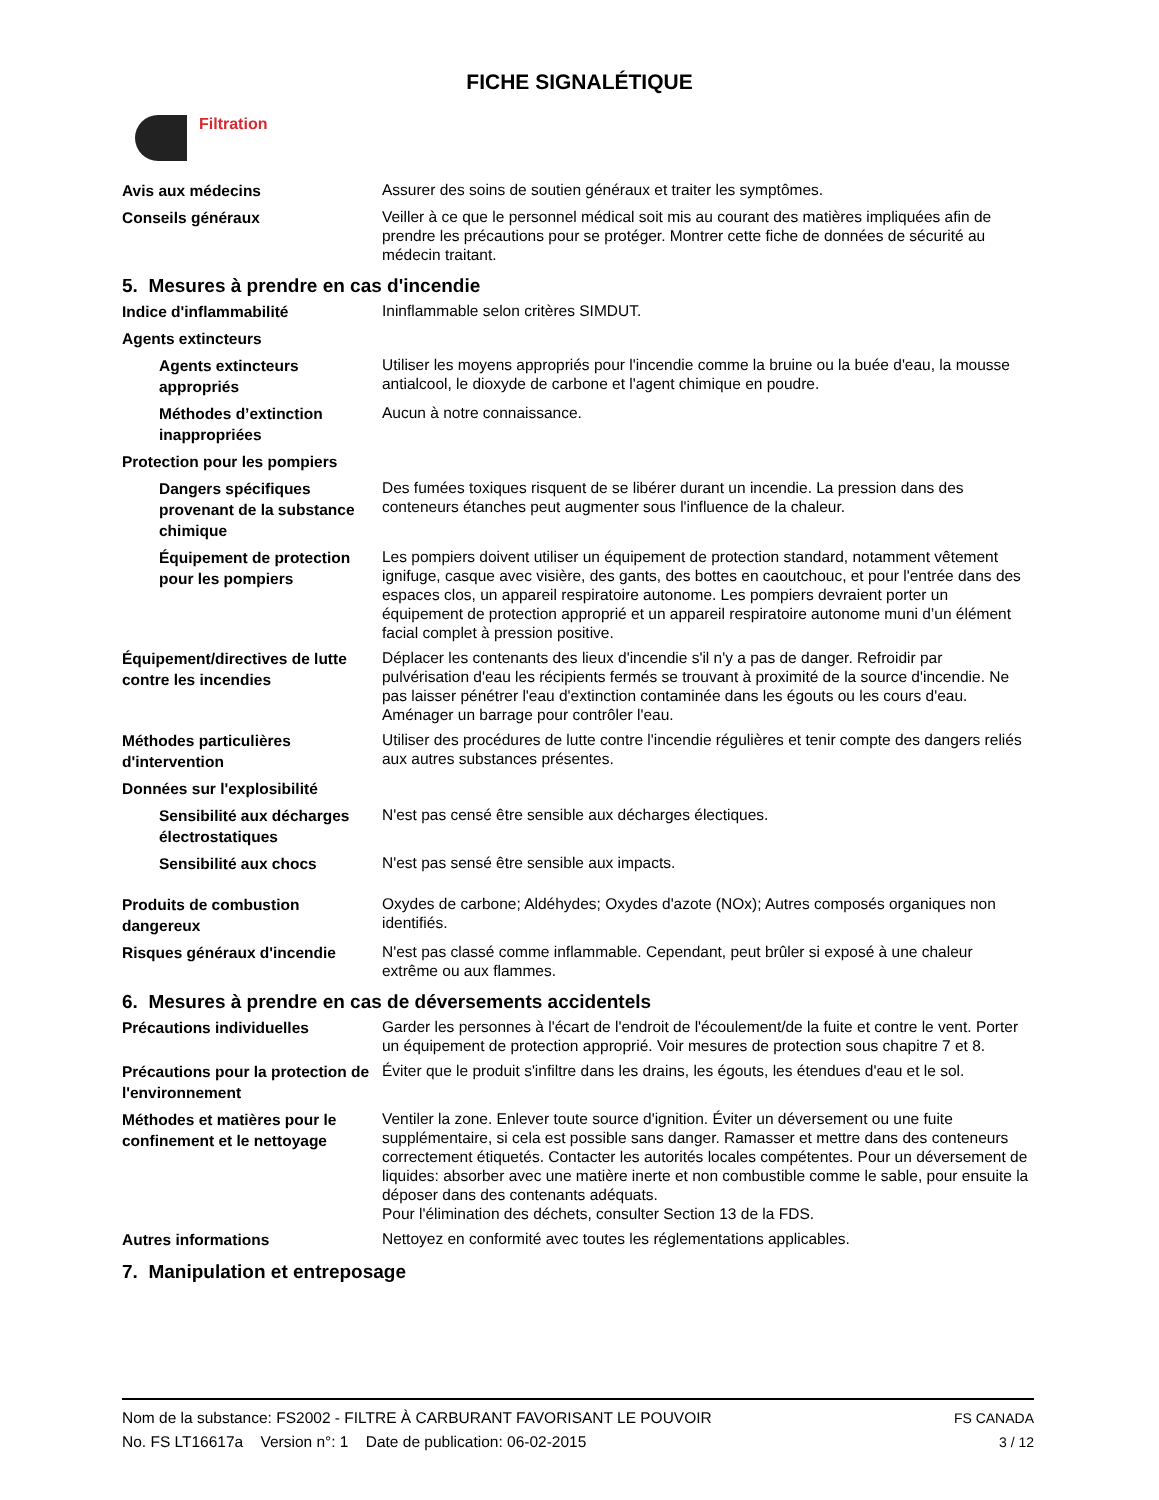FICHE SIGNALÉTIQUE
Filtration
Avis aux médecins
Assurer des soins de soutien généraux et traiter les symptômes.
Conseils généraux
Veiller à ce que le personnel médical soit mis au courant des matières impliquées afin de prendre les précautions pour se protéger. Montrer cette fiche de données de sécurité au médecin traitant.
5. Mesures à prendre en cas d'incendie
Indice d'inflammabilité
Ininflammable selon critères SIMDUT.
Agents extincteurs
Agents extincteurs appropriés
Utiliser les moyens appropriés pour l'incendie comme la bruine ou la buée d'eau, la mousse antialcool, le dioxyde de carbone et l'agent chimique en poudre.
Méthodes d’extinction inappropriées
Aucun à notre connaissance.
Protection pour les pompiers
Dangers spécifiques provenant de la substance chimique
Des fumées toxiques risquent de se libérer durant un incendie. La pression dans des conteneurs étanches peut augmenter sous l'influence de la chaleur.
Équipement de protection pour les pompiers
Les pompiers doivent utiliser un équipement de protection standard, notamment vêtement ignifuge, casque avec visière, des gants, des bottes en caoutchouc, et pour l'entrée dans des espaces clos, un appareil respiratoire autonome. Les pompiers devraient porter un équipement de protection approprié et un appareil respiratoire autonome muni d’un élément facial complet à pression positive.
Équipement/directives de lutte contre les incendies
Déplacer les contenants des lieux d'incendie s'il n'y a pas de danger. Refroidir par pulvérisation d'eau les récipients fermés se trouvant à proximité de la source d'incendie. Ne pas laisser pénétrer l'eau d'extinction contaminée dans les égouts ou les cours d'eau. Aménager un barrage pour contrôler l'eau.
Méthodes particulières d'intervention
Utiliser des procédures de lutte contre l'incendie régulières et tenir compte des dangers reliés aux autres substances présentes.
Données sur l'explosibilité
Sensibilité aux décharges électrostatiques
N'est pas censé être sensible aux décharges électiques.
Sensibilité aux chocs
N'est pas sensé être sensible aux impacts.
Produits de combustion dangereux
Oxydes de carbone; Aldéhydes; Oxydes d'azote (NOx); Autres composés organiques non identifiés.
Risques généraux d'incendie
N'est pas classé comme inflammable. Cependant, peut brûler si exposé à une chaleur extrême ou aux flammes.
6. Mesures à prendre en cas de déversements accidentels
Précautions individuelles
Garder les personnes à l'écart de l'endroit de l'écoulement/de la fuite et contre le vent. Porter un équipement de protection approprié. Voir mesures de protection sous chapitre 7 et 8.
Précautions pour la protection de l'environnement
Éviter que le produit s'infiltre dans les drains, les égouts, les étendues d'eau et le sol.
Méthodes et matières pour le confinement et le nettoyage
Ventiler la zone. Enlever toute source d'ignition. Éviter un déversement ou une fuite supplémentaire, si cela est possible sans danger. Ramasser et mettre dans des conteneurs correctement étiquetés. Contacter les autorités locales compétentes. Pour un déversement de liquides: absorber avec une matière inerte et non combustible comme le sable, pour ensuite la déposer dans des contenants adéquats.
Pour l'élimination des déchets, consulter Section 13 de la FDS.
Autres informations
Nettoyez en conformité avec toutes les réglementations applicables.
7. Manipulation et entreposage
Nom de la substance: FS2002 - FILTRE À CARBURANT FAVORISANT LE POUVOIR FS CANADA
No. FS LT16617a Version n°: 1 Date de publication: 06-02-2015 3 / 12